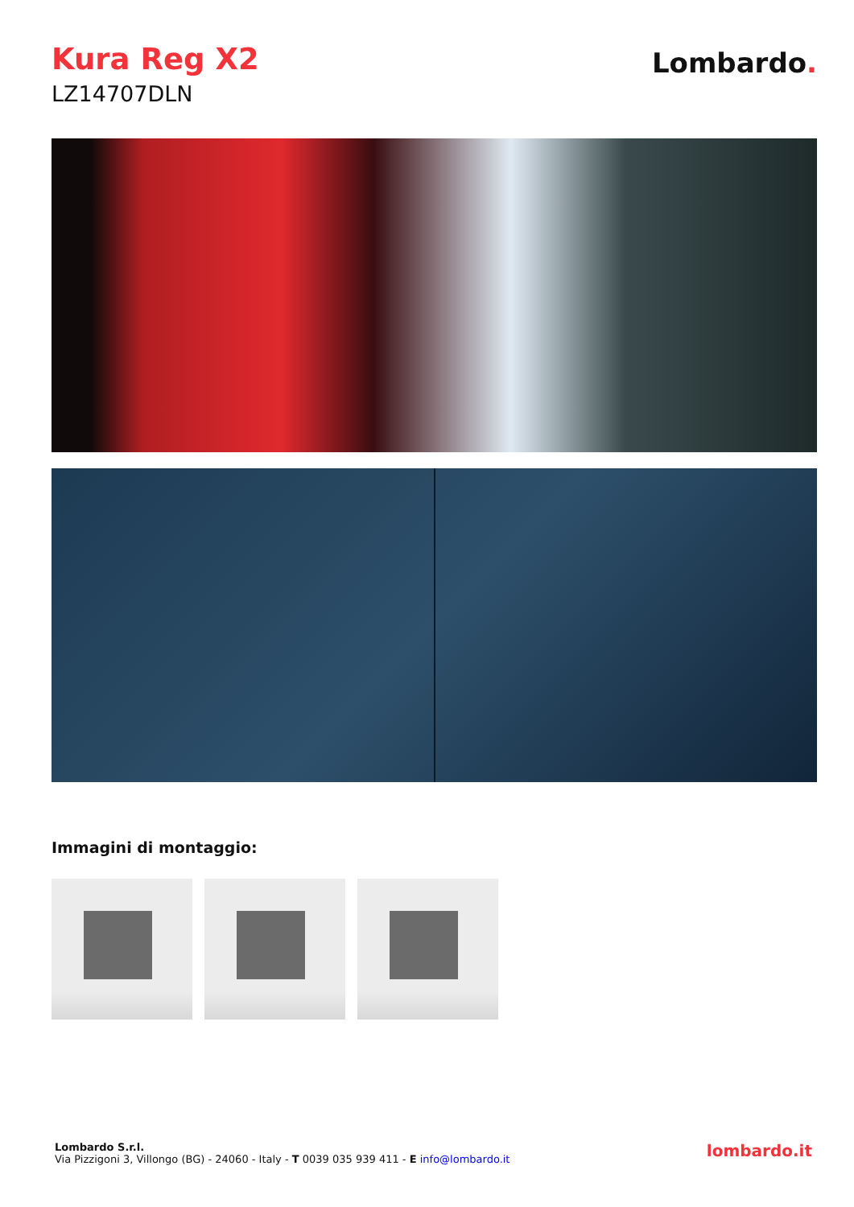Kura Reg X2
LZ14707DLN
Lombardo.
Immagini di montaggio:
Lombardo S.r.l.
Via Pizzigoni 3, Villongo (BG) - 24060 - Italy - T 0039 035 939 411 - E info@lombardo.it
lombardo.it